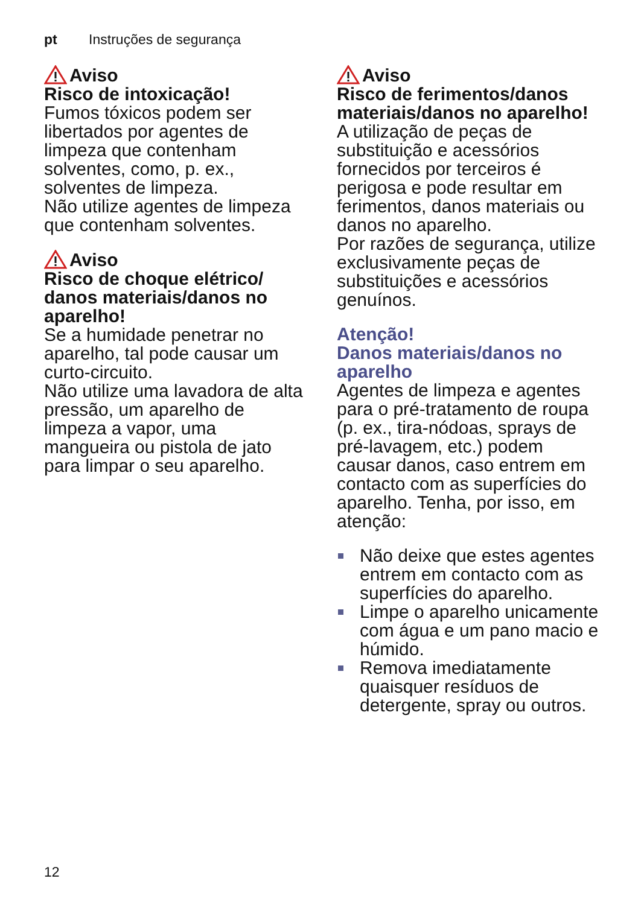pt Instruções de segurança
Aviso
Risco de intoxicação!
Fumos tóxicos podem ser libertados por agentes de limpeza que contenham solventes, como, p. ex., solventes de limpeza.
Não utilize agentes de limpeza que contenham solventes.
Aviso
Risco de choque elétrico/ danos materiais/danos no aparelho!
Se a humidade penetrar no aparelho, tal pode causar um curto-circuito.
Não utilize uma lavadora de alta pressão, um aparelho de limpeza a vapor, uma mangueira ou pistola de jato para limpar o seu aparelho.
Aviso
Risco de ferimentos/danos materiais/danos no aparelho!
A utilização de peças de substituição e acessórios fornecidos por terceiros é perigosa e pode resultar em ferimentos, danos materiais ou danos no aparelho.
Por razões de segurança, utilize exclusivamente peças de substituições e acessórios genuínos.
Atenção!
Danos materiais/danos no aparelho
Agentes de limpeza e agentes para o pré-tratamento de roupa (p. ex., tira-nódoas, sprays de pré-lavagem, etc.) podem causar danos, caso entrem em contacto com as superfícies do aparelho. Tenha, por isso, em atenção:
Não deixe que estes agentes entrem em contacto com as superfícies do aparelho.
Limpe o aparelho unicamente com água e um pano macio e húmido.
Remova imediatamente quaisquer resíduos de detergente, spray ou outros.
12